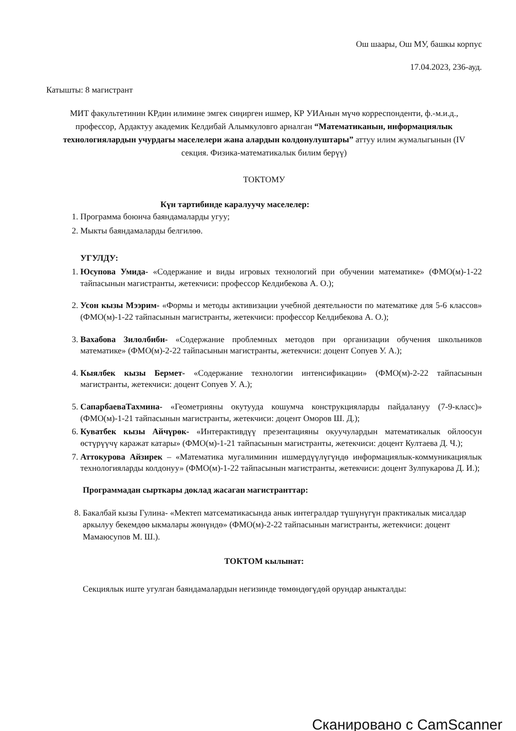Ош шаары, Ош МУ, башкы корпус
17.04.2023, 236-ауд.
Катышты: 8 магистрант
МИТ факультетинин КРдин илимине эмгек сиңирген ишмер, КР УИАнын мүчө корреспонденти, ф.-м.и.д., профессор, Ардактуу академик Келдибай Алымкуловго арналган “Математиканын, информациялык технологиялардын учурдагы маселелери жана алардын колдонулуштары” аттуу илим жумалыгынын (IV секция. Физика-математикалык билим берүү)
ТОКТОМУ
Күн тартибинде каралуучу маселелер:
1. Программа боюнча баяндамаларды угуу;
2. Мыкты баяндамаларды белгилөө.
УГУЛДУ:
1. Юсупова Умида- «Содержание и виды игровых технологий при обучении математике» (ФМО(м)-1-22 тайпасынын магистранты, жетекчиси: профессор Келдибекова А. О.);
2. Усон кызы Мээрим- «Формы и методы активизации учебной деятельности по математике для 5-6 классов» (ФМО(м)-1-22 тайпасынын магистранты, жетекчиси: профессор Келдибекова А. О.);
3. Вахабова Зилолбиби- «Содержание проблемных методов при организации обучения школьников математике» (ФМО(м)-2-22 тайпасынын магистранты, жетекчиси: доцент Сопуев У. А.);
4. Кыялбек кызы Бермет- «Содержание технологии интенсификации» (ФМО(м)-2-22 тайпасынын магистранты, жетекчиси: доцент Сопуев У. А.);
5. СапарбаеваТахмина- «Геометрияны окутууда кошумча конструкцияларды пайдалануу (7-9-класс)» (ФМО(м)-1-21 тайпасынын магистранты, жетекчиси: доцент Оморов Ш. Д.);
6. Куватбек кызы Айчүрөк- «Интерактивдүү презентацияны окуучулардын математикалык ойлоосун өстүрүүчү каражат катары» (ФМО(м)-1-21 тайпасынын магистранты, жетекчиси: доцент Култаева Д. Ч.);
7. Аттокурова Айзирек – «Математика мугалиминин ишмердүүлүгүндө информациялык-коммуникациялык технологияларды колдонуу» (ФМО(м)-1-22 тайпасынын магистранты, жетекчиси: доцент Зулпукарова Д. И.);
Программадан сырткары доклад жасаган магистранттар:
8. Бакалбай кызы Гулина- «Мектеп матсематикасында анык интегралдар түшүнүгүн практикалык мисалдар аркылуу бекемдөө ыкмалары жөнүндө» (ФМО(м)-2-22 тайпасынын магистранты, жетекчиси: доцент Мамаюсупов М. Ш.).
ТОКТОМ кылынат:
Секциялык иште угулган баяндамалардын негизинде төмөндөгүдөй орундар аныкталды:
Сканировано с CamScanner